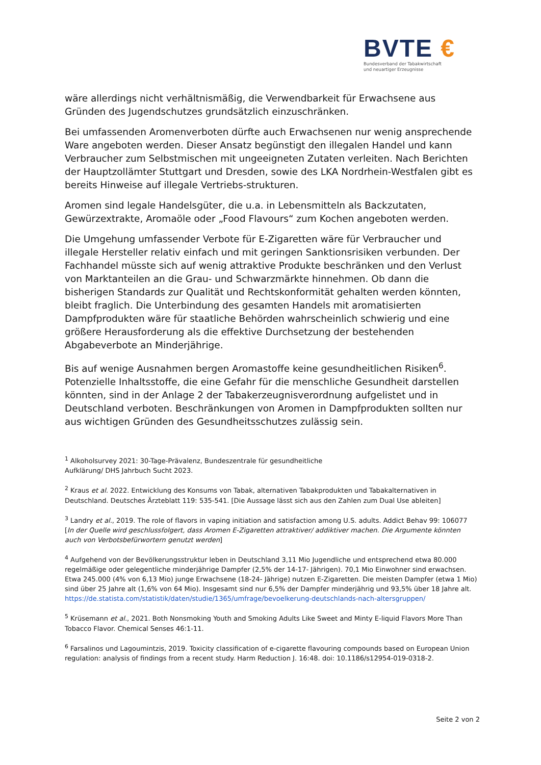BVTE €
Bundesverband der Tabakwirtschaft
und neuartiger Erzeugnisse
wäre allerdings nicht verhältnismäßig, die Verwendbarkeit für Erwachsene aus Gründen des Jugendschutzes grundsätzlich einzuschränken.
Bei umfassenden Aromenverboten dürfte auch Erwachsenen nur wenig ansprechende Ware angeboten werden. Dieser Ansatz begünstigt den illegalen Handel und kann Verbraucher zum Selbstmischen mit ungeeigneten Zutaten verleiten. Nach Berichten der Hauptzollämter Stuttgart und Dresden, sowie des LKA Nordrhein-Westfalen gibt es bereits Hinweise auf illegale Vertriebs-strukturen.
Aromen sind legale Handelsgüter, die u.a. in Lebensmitteln als Backzutaten, Gewürzextrakte, Aromaöle oder „Food Flavours“ zum Kochen angeboten werden.
Die Umgehung umfassender Verbote für E-Zigaretten wäre für Verbraucher und illegale Hersteller relativ einfach und mit geringen Sanktionsrisiken verbunden. Der Fachhandel müsste sich auf wenig attraktive Produkte beschränken und den Verlust von Marktanteilen an die Grau- und Schwarzmärkte hinnehmen. Ob dann die bisherigen Standards zur Qualität und Rechtskonformität gehalten werden könnten, bleibt fraglich. Die Unterbindung des gesamten Handels mit aromatisierten Dampfprodukten wäre für staatliche Behörden wahrscheinlich schwierig und eine größere Herausforderung als die effektive Durchsetzung der bestehenden Abgabeverbote an Minderjährige.
Bis auf wenige Ausnahmen bergen Aromastoffe keine gesundheitlichen Risiken<sup>6</sup>. Potenzielle Inhaltsstoffe, die eine Gefahr für die menschliche Gesundheit darstellen könnten, sind in der Anlage 2 der Tabakerzeugnisverordnung aufgelistet und in Deutschland verboten. Beschränkungen von Aromen in Dampfprodukten sollten nur aus wichtigen Gründen des Gesundheitsschutzes zulässig sein.
<sup>1</sup> Alkoholsurvey 2021: 30-Tage-Prävalenz, Bundeszentrale für gesundheitliche
Aufklärung/ DHS Jahrbuch Sucht 2023.
<sup>2</sup> Kraus et al. 2022. Entwicklung des Konsums von Tabak, alternativen Tabakprodukten und Tabakalternativen in Deutschland. Deutsches Ärzteblatt 119: 535-541. [Die Aussage lässt sich aus den Zahlen zum Dual Use ableiten]
<sup>3</sup> Landry et al., 2019. The role of flavors in vaping initiation and satisfaction among U.S. adults. Addict Behav 99: 106077 [In der Quelle wird geschlussfolgert, dass Aromen E-Zigaretten attraktiver/ addiktiver machen. Die Argumente könnten auch von Verbotsbefürwortern genutzt werden]
<sup>4</sup> Aufgehend von der Bevölkerungsstruktur leben in Deutschland 3,11 Mio Jugendliche und entsprechend etwa 80.000 regelmäßige oder gelegentliche minderjährige Dampfer (2,5% der 14-17- Jährigen). 70,1 Mio Einwohner sind erwachsen. Etwa 245.000 (4% von 6,13 Mio) junge Erwachsene (18-24- Jährige) nutzen E-Zigaretten. Die meisten Dampfer (etwa 1 Mio) sind über 25 Jahre alt (1,6% von 64 Mio). Insgesamt sind nur 6,5% der Dampfer minderjährig und 93,5% über 18 Jahre alt.
https://de.statista.com/statistik/daten/studie/1365/umfrage/bevoelkerung-deutschlands-nach-altersgruppen/
<sup>5</sup> Krüsemann et al., 2021. Both Nonsmoking Youth and Smoking Adults Like Sweet and Minty E-liquid Flavors More Than Tobacco Flavor. Chemical Senses 46:1-11.
<sup>6</sup> Farsalinos und Lagoumintzis, 2019. Toxicity classification of e-cigarette flavouring compounds based on European Union regulation: analysis of findings from a recent study. Harm Reduction J. 16:48. doi: 10.1186/s12954-019-0318-2.
Seite 2 von 2